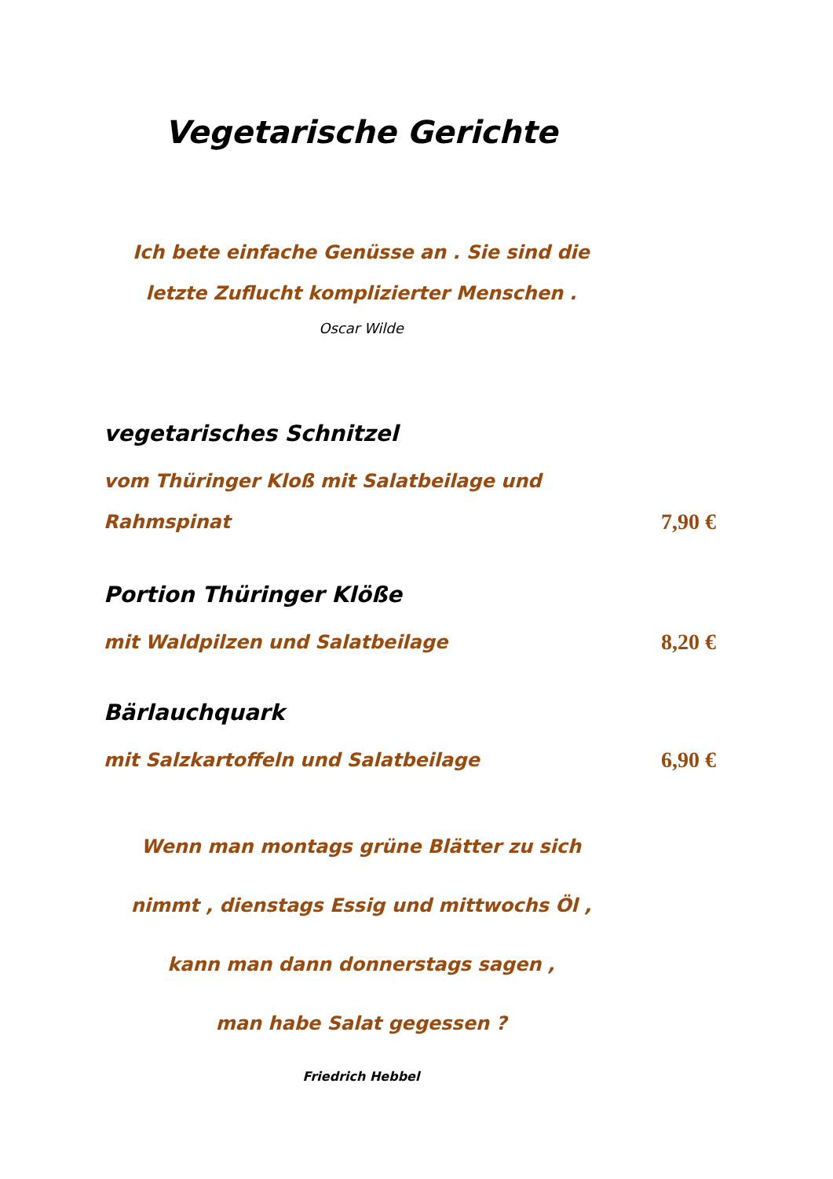Vegetarische Gerichte
Ich bete einfache Genüsse an . Sie sind die
letzte Zuflucht komplizierter Menschen .
Oscar Wilde
vegetarisches Schnitzel
vom Thüringer Kloß mit Salatbeilage und
Rahmspinat
7,90 €
Portion Thüringer Klöße
mit Waldpilzen und Salatbeilage
8,20 €
Bärlauchquark
mit Salzkartoffeln und Salatbeilage
6,90 €
Wenn man montags grüne Blätter zu sich
nimmt , dienstags Essig und mittwochs Öl ,
kann man dann donnerstags sagen ,
man habe Salat gegessen ?
Friedrich Hebbel